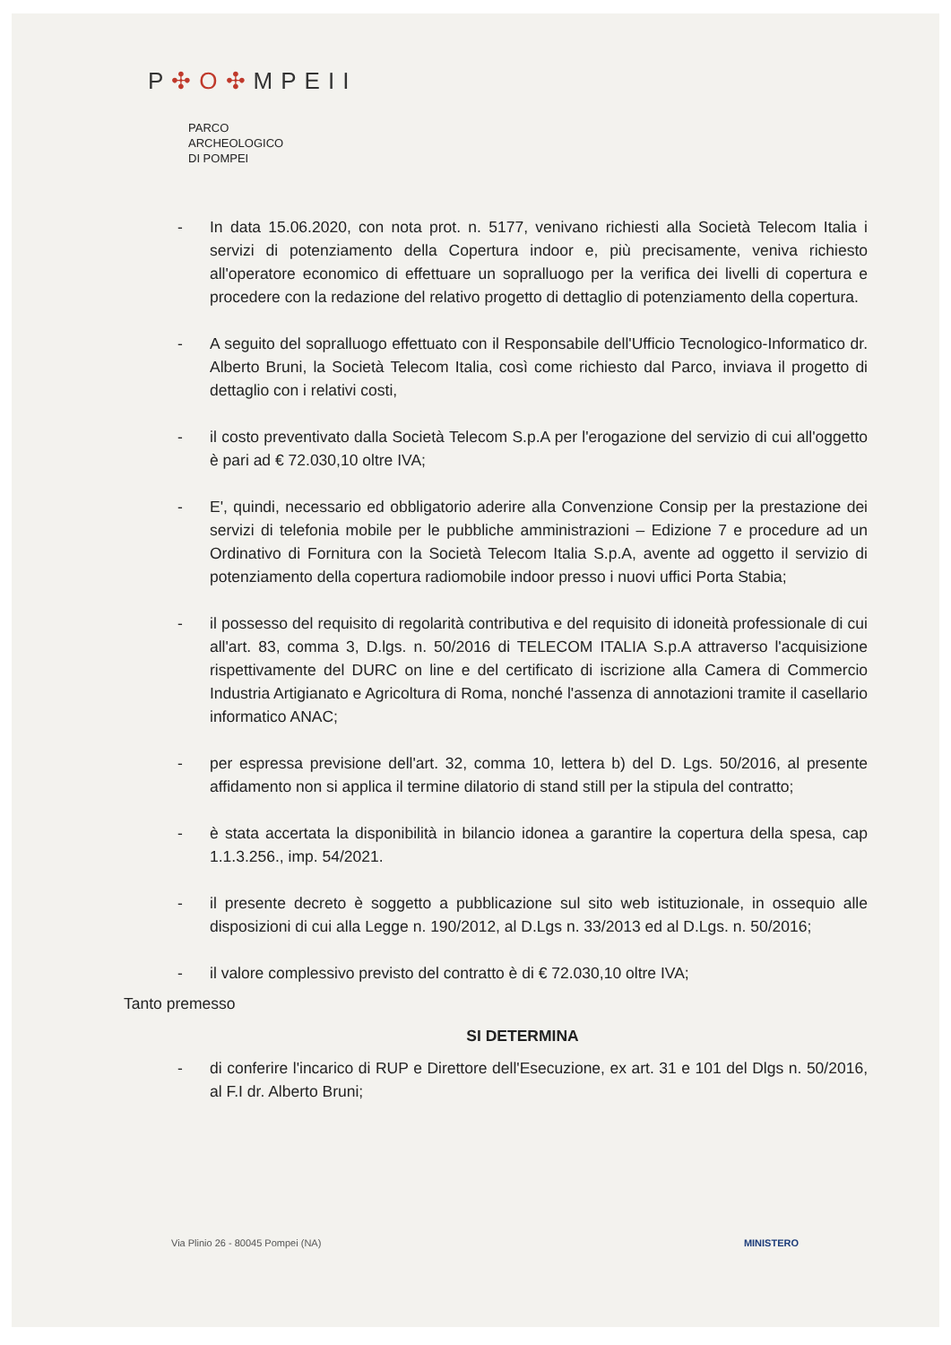P✣O✣MPEII
PARCO
ARCHEOLOGICO
DI POMPEI
- In data 15.06.2020, con nota prot. n. 5177, venivano richiesti alla Società Telecom Italia i servizi di potenziamento della Copertura indoor e, più precisamente, veniva richiesto all'operatore economico di effettuare un sopralluogo per la verifica dei livelli di copertura e procedere con la redazione del relativo progetto di dettaglio di potenziamento della copertura.
- A seguito del sopralluogo effettuato con il Responsabile dell'Ufficio Tecnologico-Informatico dr. Alberto Bruni, la Società Telecom Italia, così come richiesto dal Parco, inviava il progetto di dettaglio con i relativi costi,
- il costo preventivato dalla Società Telecom S.p.A per l'erogazione del servizio di cui all'oggetto è pari ad € 72.030,10 oltre IVA;
- E', quindi, necessario ed obbligatorio aderire alla Convenzione Consip per la prestazione dei servizi di telefonia mobile per le pubbliche amministrazioni – Edizione 7 e procedure ad un Ordinativo di Fornitura con la Società Telecom Italia S.p.A, avente ad oggetto il servizio di potenziamento della copertura radiomobile indoor presso i nuovi uffici Porta Stabia;
- il possesso del requisito di regolarità contributiva e del requisito di idoneità professionale di cui all'art. 83, comma 3, D.lgs. n. 50/2016 di TELECOM ITALIA S.p.A attraverso l'acquisizione rispettivamente del DURC on line e del certificato di iscrizione alla Camera di Commercio Industria Artigianato e Agricoltura di Roma, nonché l'assenza di annotazioni tramite il casellario informatico ANAC;
- per espressa previsione dell'art. 32, comma 10, lettera b) del D. Lgs. 50/2016, al presente affidamento non si applica il termine dilatorio di stand still per la stipula del contratto;
- è stata accertata la disponibilità in bilancio idonea a garantire la copertura della spesa, cap 1.1.3.256., imp. 54/2021.
- il presente decreto è soggetto a pubblicazione sul sito web istituzionale, in ossequio alle disposizioni di cui alla Legge n. 190/2012, al D.Lgs n. 33/2013 ed al D.Lgs. n. 50/2016;
- il valore complessivo previsto del contratto è di € 72.030,10 oltre IVA;
Tanto premesso
SI DETERMINA
- di conferire l'incarico di RUP e Direttore dell'Esecuzione, ex art. 31 e 101 del Dlgs n. 50/2016, al F.I dr. Alberto Bruni;
Via Plinio 26 - 80045 Pompei (NA) MINISTERO